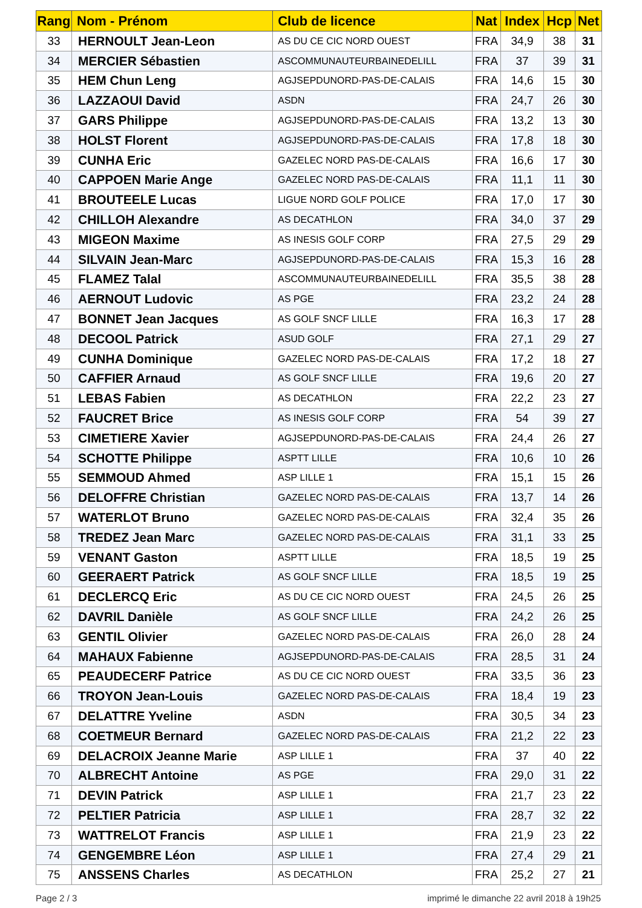| Rang | Nom - Prénom | Club de licence | Nat | Index | Hcp | Net |
| --- | --- | --- | --- | --- | --- | --- |
| 33 | HERNOULT Jean-Leon | AS DU CE CIC NORD OUEST | FRA | 34,9 | 38 | 31 |
| 34 | MERCIER Sébastien | ASCOMMUNAUTEURBAINEDELILL | FRA | 37 | 39 | 31 |
| 35 | HEM Chun Leng | AGJSEPDUNORD-PAS-DE-CALAIS | FRA | 14,6 | 15 | 30 |
| 36 | LAZZAOUI David | ASDN | FRA | 24,7 | 26 | 30 |
| 37 | GARS Philippe | AGJSEPDUNORD-PAS-DE-CALAIS | FRA | 13,2 | 13 | 30 |
| 38 | HOLST Florent | AGJSEPDUNORD-PAS-DE-CALAIS | FRA | 17,8 | 18 | 30 |
| 39 | CUNHA Eric | GAZELEC NORD PAS-DE-CALAIS | FRA | 16,6 | 17 | 30 |
| 40 | CAPPOEN Marie Ange | GAZELEC NORD PAS-DE-CALAIS | FRA | 11,1 | 11 | 30 |
| 41 | BROUTEELE Lucas | LIGUE NORD GOLF POLICE | FRA | 17,0 | 17 | 30 |
| 42 | CHILLOH Alexandre | AS DECATHLON | FRA | 34,0 | 37 | 29 |
| 43 | MIGEON Maxime | AS INESIS GOLF CORP | FRA | 27,5 | 29 | 29 |
| 44 | SILVAIN Jean-Marc | AGJSEPDUNORD-PAS-DE-CALAIS | FRA | 15,3 | 16 | 28 |
| 45 | FLAMEZ Talal | ASCOMMUNAUTEURBAINEDELILL | FRA | 35,5 | 38 | 28 |
| 46 | AERNOUT Ludovic | AS PGE | FRA | 23,2 | 24 | 28 |
| 47 | BONNET Jean Jacques | AS GOLF SNCF LILLE | FRA | 16,3 | 17 | 28 |
| 48 | DECOOL Patrick | ASUD GOLF | FRA | 27,1 | 29 | 27 |
| 49 | CUNHA Dominique | GAZELEC NORD PAS-DE-CALAIS | FRA | 17,2 | 18 | 27 |
| 50 | CAFFIER Arnaud | AS GOLF SNCF LILLE | FRA | 19,6 | 20 | 27 |
| 51 | LEBAS Fabien | AS DECATHLON | FRA | 22,2 | 23 | 27 |
| 52 | FAUCRET Brice | AS INESIS GOLF CORP | FRA | 54 | 39 | 27 |
| 53 | CIMETIERE Xavier | AGJSEPDUNORD-PAS-DE-CALAIS | FRA | 24,4 | 26 | 27 |
| 54 | SCHOTTE Philippe | ASPTT LILLE | FRA | 10,6 | 10 | 26 |
| 55 | SEMMOUD Ahmed | ASP LILLE 1 | FRA | 15,1 | 15 | 26 |
| 56 | DELOFFRE Christian | GAZELEC NORD PAS-DE-CALAIS | FRA | 13,7 | 14 | 26 |
| 57 | WATERLOT Bruno | GAZELEC NORD PAS-DE-CALAIS | FRA | 32,4 | 35 | 26 |
| 58 | TREDEZ Jean Marc | GAZELEC NORD PAS-DE-CALAIS | FRA | 31,1 | 33 | 25 |
| 59 | VENANT Gaston | ASPTT LILLE | FRA | 18,5 | 19 | 25 |
| 60 | GEERAERT Patrick | AS GOLF SNCF LILLE | FRA | 18,5 | 19 | 25 |
| 61 | DECLERCQ Eric | AS DU CE CIC NORD OUEST | FRA | 24,5 | 26 | 25 |
| 62 | DAVRIL Danièle | AS GOLF SNCF LILLE | FRA | 24,2 | 26 | 25 |
| 63 | GENTIL Olivier | GAZELEC NORD PAS-DE-CALAIS | FRA | 26,0 | 28 | 24 |
| 64 | MAHAUX Fabienne | AGJSEPDUNORD-PAS-DE-CALAIS | FRA | 28,5 | 31 | 24 |
| 65 | PEAUDECERF Patrice | AS DU CE CIC NORD OUEST | FRA | 33,5 | 36 | 23 |
| 66 | TROYON Jean-Louis | GAZELEC NORD PAS-DE-CALAIS | FRA | 18,4 | 19 | 23 |
| 67 | DELATTRE Yveline | ASDN | FRA | 30,5 | 34 | 23 |
| 68 | COETMEUR Bernard | GAZELEC NORD PAS-DE-CALAIS | FRA | 21,2 | 22 | 23 |
| 69 | DELACROIX Jeanne Marie | ASP LILLE 1 | FRA | 37 | 40 | 22 |
| 70 | ALBRECHT Antoine | AS PGE | FRA | 29,0 | 31 | 22 |
| 71 | DEVIN Patrick | ASP LILLE 1 | FRA | 21,7 | 23 | 22 |
| 72 | PELTIER Patricia | ASP LILLE 1 | FRA | 28,7 | 32 | 22 |
| 73 | WATTRELOT Francis | ASP LILLE 1 | FRA | 21,9 | 23 | 22 |
| 74 | GENGEMBRE Léon | ASP LILLE 1 | FRA | 27,4 | 29 | 21 |
| 75 | ANSSENS Charles | AS DECATHLON | FRA | 25,2 | 27 | 21 |
Page 2 / 3 imprimé le dimanche 22 avril 2018 à 19h25